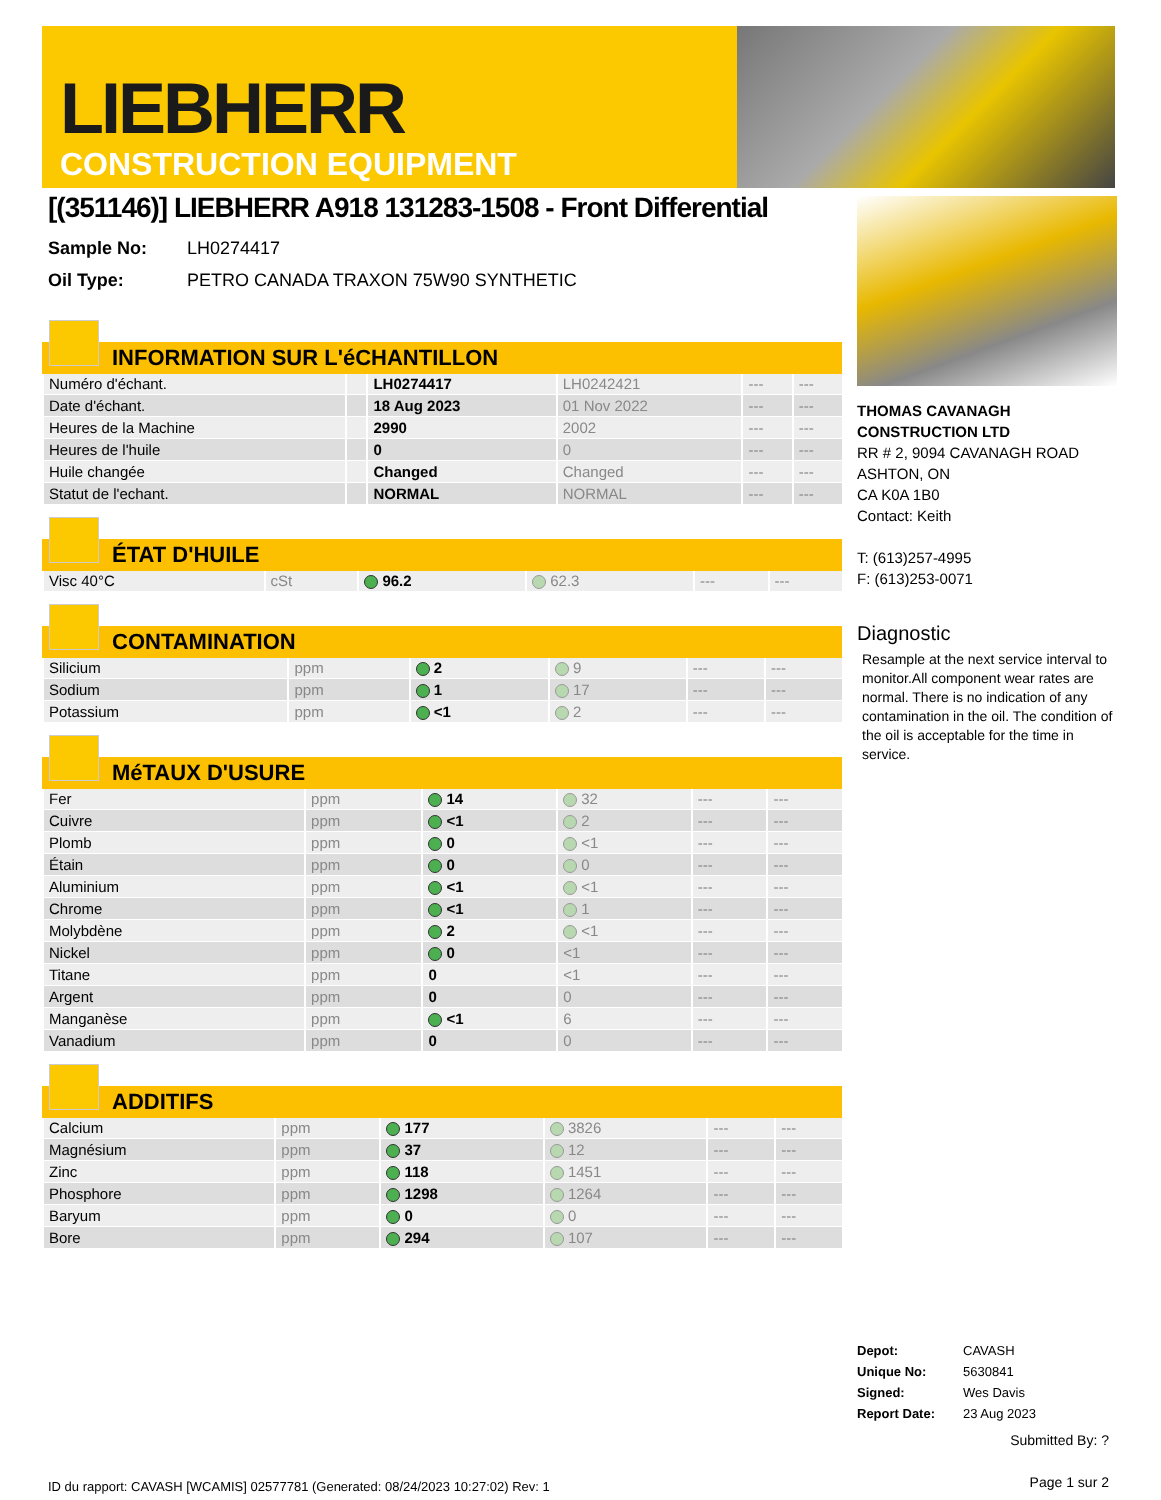LIEBHERR
CONSTRUCTION EQUIPMENT
[(351146)] LIEBHERR A918 131283-1508 - Front Differential
Sample No: LH0274417
Oil Type: PETRO CANADA TRAXON 75W90 SYNTHETIC
INFORMATION SUR L'éCHANTILLON
| Numéro d'échant. | | LH0274417 | LH0242421 | --- | --- |
| Date d'échant. | | 18 Aug 2023 | 01 Nov 2022 | --- | --- |
| Heures de la Machine | | 2990 | 2002 | --- | --- |
| Heures de l'huile | | 0 | 0 | --- | --- |
| Huile changée | | Changed | Changed | --- | --- |
| Statut de l'echant. | | NORMAL | NORMAL | --- | --- |
ÉTAT D'HUILE
| Visc 40°C | cSt | 96.2 | 62.3 | --- | --- |
CONTAMINATION
| Silicium | ppm | 2 | 9 | --- | --- |
| Sodium | ppm | 1 | 17 | --- | --- |
| Potassium | ppm | <1 | 2 | --- | --- |
MéTAUX D'USURE
| Fer | ppm | 14 | 32 | --- | --- |
| Cuivre | ppm | <1 | 2 | --- | --- |
| Plomb | ppm | 0 | <1 | --- | --- |
| Étain | ppm | 0 | 0 | --- | --- |
| Aluminium | ppm | <1 | <1 | --- | --- |
| Chrome | ppm | <1 | 1 | --- | --- |
| Molybdène | ppm | 2 | <1 | --- | --- |
| Nickel | ppm | 0 | <1 | --- | --- |
| Titane | ppm | 0 | <1 | --- | --- |
| Argent | ppm | 0 | 0 | --- | --- |
| Manganèse | ppm | <1 | 6 | --- | --- |
| Vanadium | ppm | 0 | 0 | --- | --- |
ADDITIFS
| Calcium | ppm | 177 | 3826 | --- | --- |
| Magnésium | ppm | 37 | 12 | --- | --- |
| Zinc | ppm | 118 | 1451 | --- | --- |
| Phosphore | ppm | 1298 | 1264 | --- | --- |
| Baryum | ppm | 0 | 0 | --- | --- |
| Bore | ppm | 294 | 107 | --- | --- |
ID du rapport: CAVASH [WCAMIS] 02577781 (Generated: 08/24/2023 10:27:02) Rev: 1
THOMAS CAVANAGH CONSTRUCTION LTD
RR # 2, 9094 CAVANAGH ROAD
ASHTON, ON
CA K0A 1B0
Contact: Keith
T: (613)257-4995
F: (613)253-0071
Diagnostic
Resample at the next service interval to monitor.All component wear rates are normal. There is no indication of any contamination in the oil. The condition of the oil is acceptable for the time in service.
Depot: CAVASH
Unique No: 5630841
Signed: Wes Davis
Report Date: 23 Aug 2023
Submitted By: ?
Page 1 sur 2